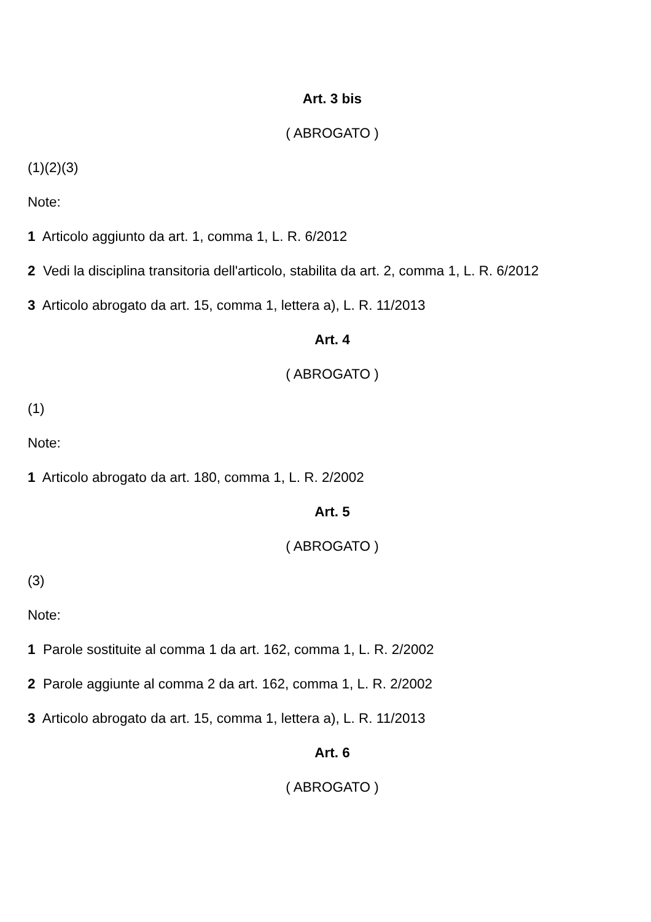Art. 3 bis
( ABROGATO )
(1)(2)(3)
Note:
1 Articolo aggiunto da art. 1, comma 1, L. R. 6/2012
2 Vedi la disciplina transitoria dell'articolo, stabilita da art. 2, comma 1, L. R. 6/2012
3 Articolo abrogato da art. 15, comma 1, lettera a), L. R. 11/2013
Art. 4
( ABROGATO )
(1)
Note:
1 Articolo abrogato da art. 180, comma 1, L. R. 2/2002
Art. 5
( ABROGATO )
(3)
Note:
1 Parole sostituite al comma 1 da art. 162, comma 1, L. R. 2/2002
2 Parole aggiunte al comma 2 da art. 162, comma 1, L. R. 2/2002
3 Articolo abrogato da art. 15, comma 1, lettera a), L. R. 11/2013
Art. 6
( ABROGATO )